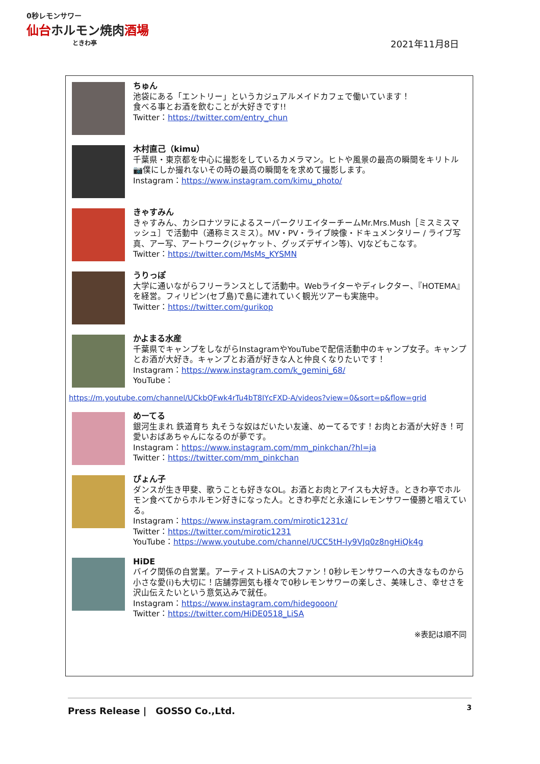0秒レモンサワー
仙台ホルモン焼肉酒場
ときわ亭
2021年11月8日
ちゅん
池袋にある「エントリー」というカジュアルメイドカフェで働いています！
食べる事とお酒を飲むことが大好きです!!
Twitter：https://twitter.com/entry_chun
木村直己（kimu）
千葉県・東京都を中心に撮影をしているカメラマン。ヒトや風景の最高の瞬間をキリトル📷僕にしか撮れないその時の最高の瞬間をを求めて撮影します。
Instagram：https://www.instagram.com/kimu_photo/
きゃすみん
きゃすみん、カシロナツヲによるスーパークリエイターチームMr.Mrs.Mush［ミスミスマッシュ］で活動中（通称ミスミス）。MV・PV・ライブ映像・ドキュメンタリー / ライブ写真、アー写、アートワーク(ジャケット、グッズデザイン等)、VJなどもこなす。
Twitter：https://twitter.com/MsMs_KYSMN
うりっぽ
大学に通いながらフリーランスとして活動中。Webライターやディレクター、『HOTEMA』を経営。フィリピン(セブ島)で島に連れていく観光ツアーも実施中。
Twitter：https://twitter.com/gurikop
かよまる水産
千葉県でキャンプをしながらInstagramやYouTubeで配信活動中のキャンプ女子。キャンプとお酒が大好き。キャンプとお酒が好きな人と仲良くなりたいです！
Instagram：https://www.instagram.com/k_gemini_68/
YouTube：
https://m.youtube.com/channel/UCkbQFwk4rTu4bT8IYcFXD-A/videos?view=0&sort=p&flow=grid
めーてる
銀河生まれ 鉄道育ち 丸そうな奴はだいたい友達、めーてるです！お肉とお酒が大好き！可愛いおばあちゃんになるのが夢です。
Instagram：https://www.instagram.com/mm_pinkchan/?hl=ja
Twitter：https://twitter.com/mm_pinkchan
ぴょん子
ダンスが生き甲斐、歌うことも好きなOL。お酒とお肉とアイスも大好き。ときわ亭でホルモン食べてからホルモン好きになった人。ときわ亭だと永遠にレモンサワー優勝と唱えている。
Instagram：https://www.instagram.com/mirotic1231c/
Twitter：https://twitter.com/mirotic1231
YouTube：https://www.youtube.com/channel/UCC5tH-Iy9VJq0z8ngHiQk4g
HiDE
バイク関係の自営業。アーティストLiSAの大ファン！0秒レモンサワーへの大きなものから小さな愛(i)も大切に！店舗雰囲気も様々で0秒レモンサワーの楽しさ、美味しさ、幸せさを沢山伝えたいという意気込みで就任。
Instagram：https://www.instagram.com/hidegooon/
Twitter：https://twitter.com/HiDE0518_LiSA
※表記は順不同
Press Release |　GOSSO Co.,Ltd. 3